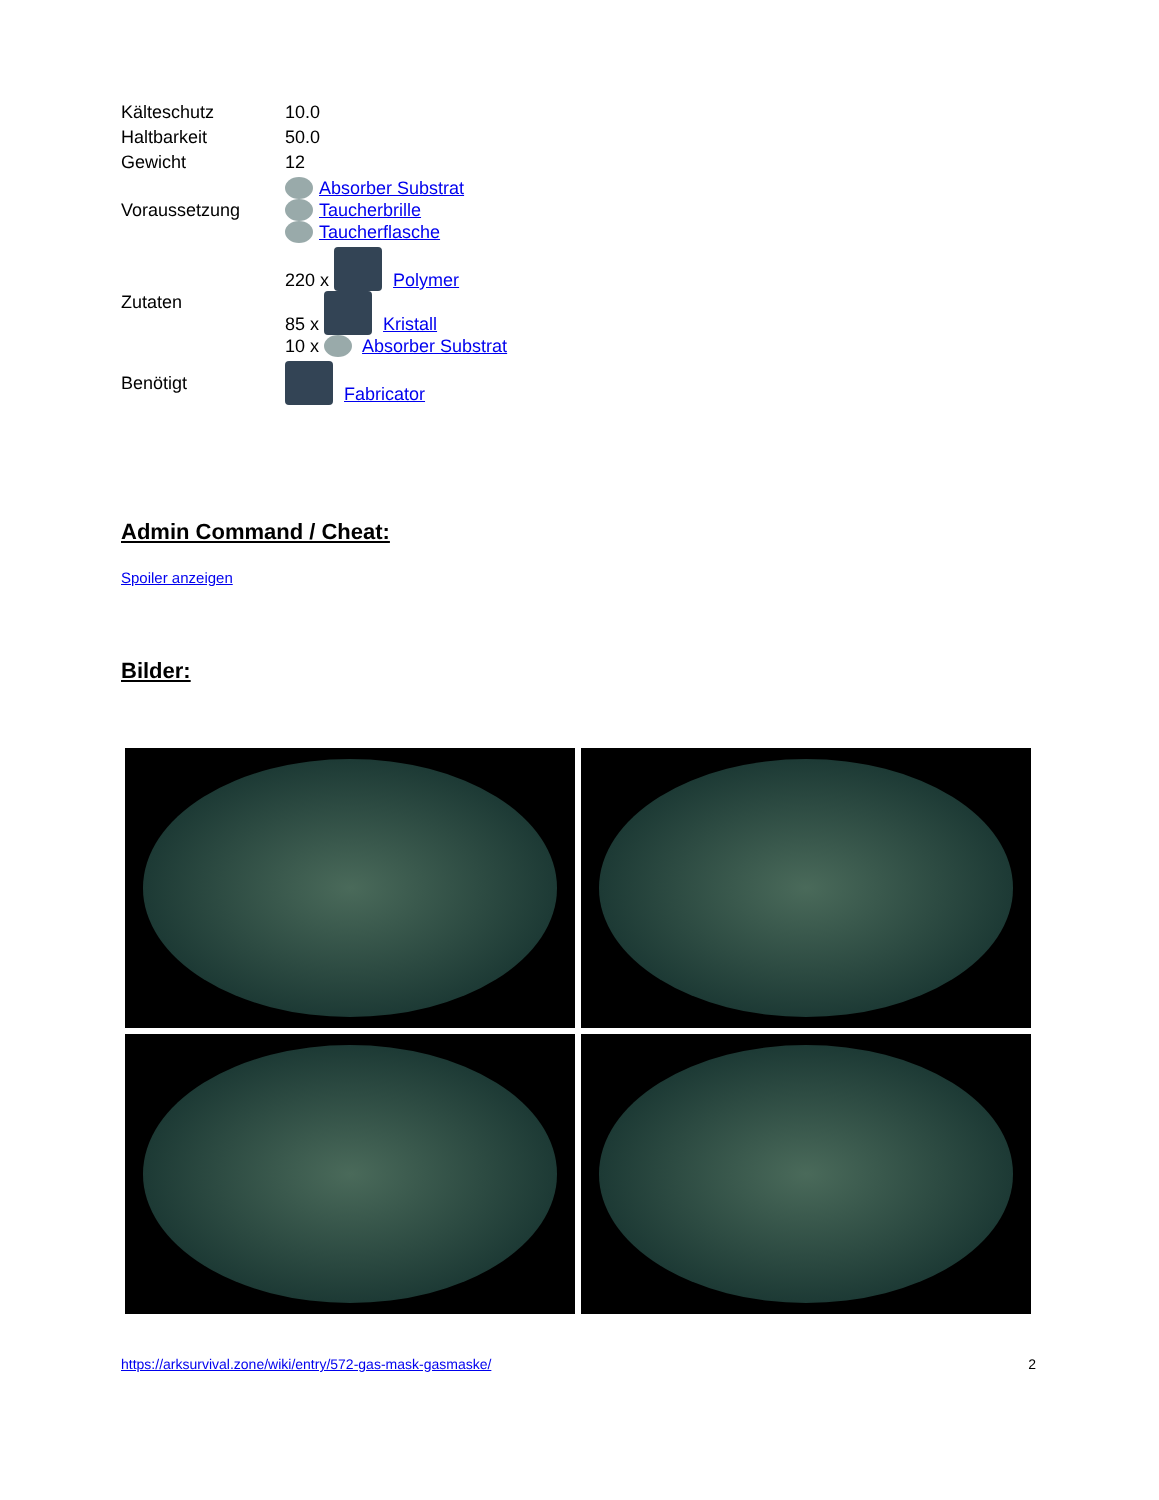| Kälteschutz | 10.0 |
| Haltbarkeit | 50.0 |
| Gewicht | 12 |
| Voraussetzung | Absorber Substrat Taucherbrille Taucherflasche |
| Zutaten | 220 x Polymer 85 x Kristall 10 x Absorber Substrat |
| Benötigt | Fabricator |
Admin Command / Cheat:
Spoiler anzeigen
Bilder:
https://arksurvival.zone/wiki/entry/572-gas-mask-gasmaske/ 2